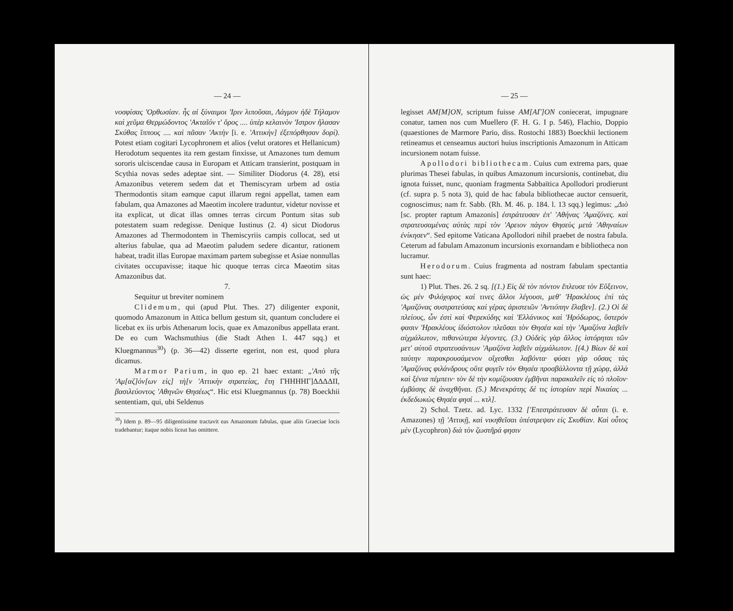— 24 —
νοσφίσας 'Ορθωσίαν. ἧς αἱ ξύναιμοι 'Ιριν λιποῦσαι, Λάγμον ἠδὲ Τήλαμον καὶ χεῦμα Θερμώδοντος 'Ακταῖόν τ' ὄρος .... ὑπὲρ κελαινὸν 'Ιστρον ἤλασαν Σκύθας ἵππους .... καὶ πᾶσαν 'Ακτὴν [i. e. 'Αττικὴν] ἐξεπόρθησαν δορί). Potest etiam cogitari Lycophronem et alios (velut oratores et Hellanicum) Herodotum sequentes ita rem gestam finxisse, ut Amazones tum demum sororis ulciscendae causa in Europam et Atticam transierint, postquam in Scythia novas sedes adeptae sint. — Similiter Diodorus (4. 28), etsi Amazonibus veterem sedem dat et Themiscyram urbem ad ostia Thermodontis sitam eamque caput illarum regni appellat, tamen eam fabulam, qua Amazones ad Maeotim incolere traduntur, videtur novisse et ita explicat, ut dicat illas omnes terras circum Pontum sitas sub potestatem suam redegisse. Denique Iustinus (2. 4) sicut Diodorus Amazones ad Thermodontem in Themiscyriis campis collocat, sed ut alterius fabulae, qua ad Maeotim paludem sedere dicantur, rationem habeat, tradit illas Europae maximam partem subegisse et Asiae nonnullas civitates occupavisse; itaque hic quoque terras circa Maeotim sitas Amazonibus dat.
7.
Sequitur ut breviter nominem
Clidemum, qui (apud Plut. Thes. 27) diligenter exponit, quomodo Amazonum in Attica bellum gestum sit, quantum concludere ei licebat ex iis urbis Athenarum locis, quae ex Amazonibus appellata erant. De eo cum Wachsmuthius (die Stadt Athen 1. 447 sqq.) et Kluegmannus<sup>30</sup>) (p. 36—42) disserte egerint, non est, quod plura dicamus.
Marmor Parium, in quo ep. 21 haec extant: „'Απὸ τῆς 'Αμ[αζ]όν[ων εἰς] τὴ[ν 'Αττικὴν στρατείας, ἔτη ΓΗΗΗΗΓ]ΔΔΔΔΙΙ, βασιλεύοντος 'Αθηνῶν Θησέως“. Hic etsi Kluegmannus (p. 78) Boeckhii sententiam, qui, ubi Seldenus
<sup>30</sup>) Idem p. 89—95 diligentissime tractavit eas Amazonum fabulas, quae aliis Graeciae locis tradebantur; itaque nobis liceat has omittere.
— 25 —
legisset AM[M]ON, scriptum fuisse AM[AΓ]ON coniecerat, impugnare conatur, tamen nos cum Muellero (F. H. G. I p. 546), Flachio, Doppio (quaestiones de Marmore Pario, diss. Rostochi 1883) Boeckhii lectionem retineamus et censeamus auctori huius inscriptionis Amazonum in Atticam incursionem notam fuisse.
Apollodori bibliothecam. Cuius cum extrema pars, quae plurimas Thesei fabulas, in quibus Amazonum incursionis, continebat, diu ignota fuisset, nunc, quoniam fragmenta Sabbaïtica Apollodori prodierunt (cf. supra p. 5 nota 3), quid de hac fabula bibliothecae auctor censuerit, cognoscimus; nam fr. Sabb. (Rh. M. 46. p. 184. l. 13 sqq.) legimus: „Διὸ [sc. propter raptum Amazonis] ἐστράτευσαν ἐπ' 'Αθήνας 'Αμαζόνες. καὶ στρατευσαμένας αὐτὰς περὶ τὸν 'Αρειον πάγον Θησεὺς μετὰ 'Αθηναίων ἐνίκησεν“. Sed epitome Vaticana Apollodori nihil praebet de nostra fabula. Ceterum ad fabulam Amazonum incursionis exornandam e bibliotheca non lucramur.
Herodorum. Cuius fragmenta ad nostram fabulam spectantia sunt haec:
1) Plut. Thes. 26. 2 sq. [(1.) Εἰς δὲ τὸν πόντον ἔπλευσε τὸν Εὔξεινον, ὡς μὲν Φιλόχορος καί τινες ἄλλοι λέγουσι, μεθ' 'Ηρακλέους ἐπὶ τὰς 'Αμαζόνας συστρατεύσας καὶ γέρας ἀριστειῶν 'Αντιόπην ἔλαβεν]. (2.) Οἱ δὲ πλείους, ὧν ἐστὶ καὶ Φερεκύδης καὶ 'Ελλάνικος καὶ 'Ηρόδωρος, ὕστερόν φασιν 'Ηρακλέους ἰδιόστολον πλεῦσαι τὸν Θησέα καὶ τὴν 'Αμαζόνα λαβεῖν αἰχμάλωτον, πιθανώτερα λέγοντες. (3.) Οὐδεὶς γὰρ ἄλλος ἱστόρηται τῶν μετ' αὐτοῦ στρατευσάντων 'Αμαζόνα λαβεῖν αἰχμάλωτον. [(4.) Βίων δὲ καὶ ταύτην παρακρουσάμενον οἴχεσθαι λαβόντα· φύσει γὰρ οὔσας τὰς 'Αμαζόνας φιλάνδρους οὔτε φυγεῖν τὸν Θησέα προσβάλλοντα τῇ χώρᾳ, ἀλλὰ καὶ ξένια πέμπειν· τὸν δὲ τὴν κομίζουσαν ἐμβῆναι παρακαλεῖν εἰς τὸ πλοῖον· ἐμβάσης δὲ ἀναχθῆναι. (5.) Μενεκράτης δέ τις ἱστορίαν περὶ Νικαίας ... ἐκδεδωκὼς Θησέα φησί ... κτλ].
2) Schol. Tzetz. ad. Lyc. 1332 ['Επεστράτευσαν δὲ αὗται (i. e. Amazones) τῇ 'Αττικῇ, καὶ νικηθεῖσαι ὑπέστρεψαν εἰς Σκυθίαν. Καὶ οὗτος μὲν (Lycophron) διὰ τὸν ζωστῆρά φησιν